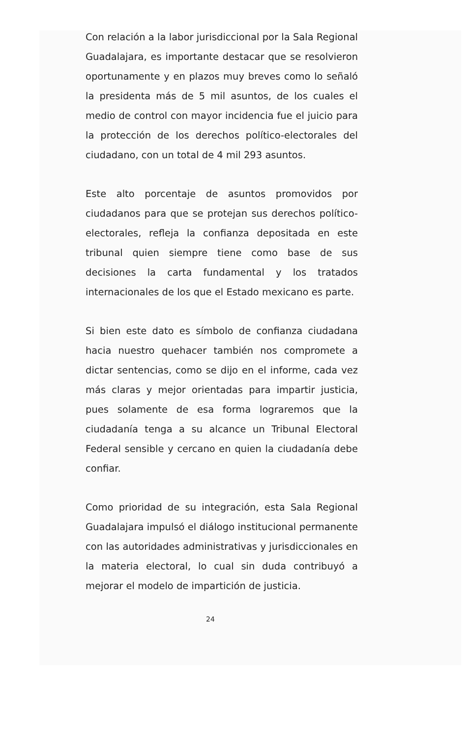Con relación a la labor jurisdiccional por la Sala Regional Guadalajara, es importante destacar que se resolvieron oportunamente y en plazos muy breves como lo señaló la presidenta más de 5 mil asuntos, de los cuales el medio de control con mayor incidencia fue el juicio para la protección de los derechos político-electorales del ciudadano, con un total de 4 mil 293 asuntos.
Este alto porcentaje de asuntos promovidos por ciudadanos para que se protejan sus derechos político-electorales, refleja la confianza depositada en este tribunal quien siempre tiene como base de sus decisiones la carta fundamental y los tratados internacionales de los que el Estado mexicano es parte.
Si bien este dato es símbolo de confianza ciudadana hacia nuestro quehacer también nos compromete a dictar sentencias, como se dijo en el informe, cada vez más claras y mejor orientadas para impartir justicia, pues solamente de esa forma lograremos que la ciudadanía tenga a su alcance un Tribunal Electoral Federal sensible y cercano en quien la ciudadanía debe confiar.
Como prioridad de su integración, esta Sala Regional Guadalajara impulsó el diálogo institucional permanente con las autoridades administrativas y jurisdiccionales en la materia electoral, lo cual sin duda contribuyó a mejorar el modelo de impartición de justicia.
24